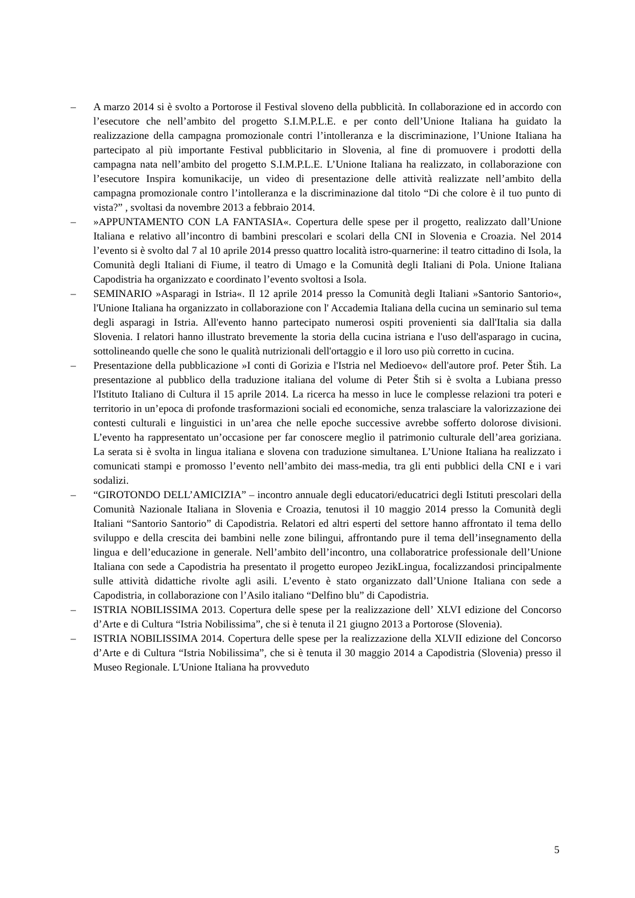– A marzo 2014 si è svolto a Portorose il Festival sloveno della pubblicità. In collaborazione ed in accordo con l’esecutore che nell’ambito del progetto S.I.M.P.L.E. e per conto dell’Unione Italiana ha guidato la realizzazione della campagna promozionale contri l’intolleranza e la discriminazione, l’Unione Italiana ha partecipato al più importante Festival pubblicitario in Slovenia, al fine di promuovere i prodotti della campagna nata nell’ambito del progetto S.I.M.P.L.E. L’Unione Italiana ha realizzato, in collaborazione con l’esecutore Inspira komunikacije, un video di presentazione delle attività realizzate nell’ambito della campagna promozionale contro l’intolleranza e la discriminazione dal titolo “Di che colore è il tuo punto di vista?” , svoltasi da novembre 2013 a febbraio 2014.
– »APPUNTAMENTO CON LA FANTASIA«. Copertura delle spese per il progetto, realizzato dall’Unione Italiana e relativo all’incontro di bambini prescolari e scolari della CNI in Slovenia e Croazia. Nel 2014 l’evento si è svolto dal 7 al 10 aprile 2014 presso quattro località istro-quarnerine: il teatro cittadino di Isola, la Comunità degli Italiani di Fiume, il teatro di Umago e la Comunità degli Italiani di Pola. Unione Italiana Capodistria ha organizzato e coordinato l’evento svoltosi a Isola.
– SEMINARIO »Asparagi in Istria«. Il 12 aprile 2014 presso la Comunità degli Italiani »Santorio Santorio«, l'Unione Italiana ha organizzato in collaborazione con l' Accademia Italiana della cucina un seminario sul tema degli asparagi in Istria. All'evento hanno partecipato numerosi ospiti provenienti sia dall'Italia sia dalla Slovenia. I relatori hanno illustrato brevemente la storia della cucina istriana e l'uso dell'asparago in cucina, sottolineando quelle che sono le qualità nutrizionali dell'ortaggio e il loro uso più corretto in cucina.
– Presentazione della pubblicazione »I conti di Gorizia e l'Istria nel Medioevo« dell'autore prof. Peter Štih. La presentazione al pubblico della traduzione italiana del volume di Peter Štih si è svolta a Lubiana presso l'Istituto Italiano di Cultura il 15 aprile 2014. La ricerca ha messo in luce le complesse relazioni tra poteri e territorio in un’epoca di profonde trasformazioni sociali ed economiche, senza tralasciare la valorizzazione dei contesti culturali e linguistici in un’area che nelle epoche successive avrebbe sofferto dolorose divisioni. L’evento ha rappresentato un’occasione per far conoscere meglio il patrimonio culturale dell’area goriziana. La serata si è svolta in lingua italiana e slovena con traduzione simultanea. L’Unione Italiana ha realizzato i comunicati stampi e promosso l’evento nell’ambito dei mass-media, tra gli enti pubblici della CNI e i vari sodalizi.
– “GIROTONDO DELL’AMICIZIA” – incontro annuale degli educatori/educatrici degli Istituti prescolari della Comunità Nazionale Italiana in Slovenia e Croazia, tenutosi il 10 maggio 2014 presso la Comunità degli Italiani “Santorio Santorio” di Capodistria. Relatori ed altri esperti del settore hanno affrontato il tema dello sviluppo e della crescita dei bambini nelle zone bilingui, affrontando pure il tema dell’insegnamento della lingua e dell’educazione in generale. Nell’ambito dell’incontro, una collaboratrice professionale dell’Unione Italiana con sede a Capodistria ha presentato il progetto europeo JezikLingua, focalizzandosi principalmente sulle attività didattiche rivolte agli asili. L’evento è stato organizzato dall’Unione Italiana con sede a Capodistria, in collaborazione con l’Asilo italiano “Delfino blu” di Capodistria.
– ISTRIA NOBILISSIMA 2013. Copertura delle spese per la realizzazione dell’ XLVI edizione del Concorso d’Arte e di Cultura “Istria Nobilissima”, che si è tenuta il 21 giugno 2013 a Portorose (Slovenia).
– ISTRIA NOBILISSIMA 2014. Copertura delle spese per la realizzazione della XLVII edizione del Concorso d’Arte e di Cultura “Istria Nobilissima”, che si è tenuta il 30 maggio 2014 a Capodistria (Slovenia) presso il Museo Regionale. L'Unione Italiana ha provveduto
5